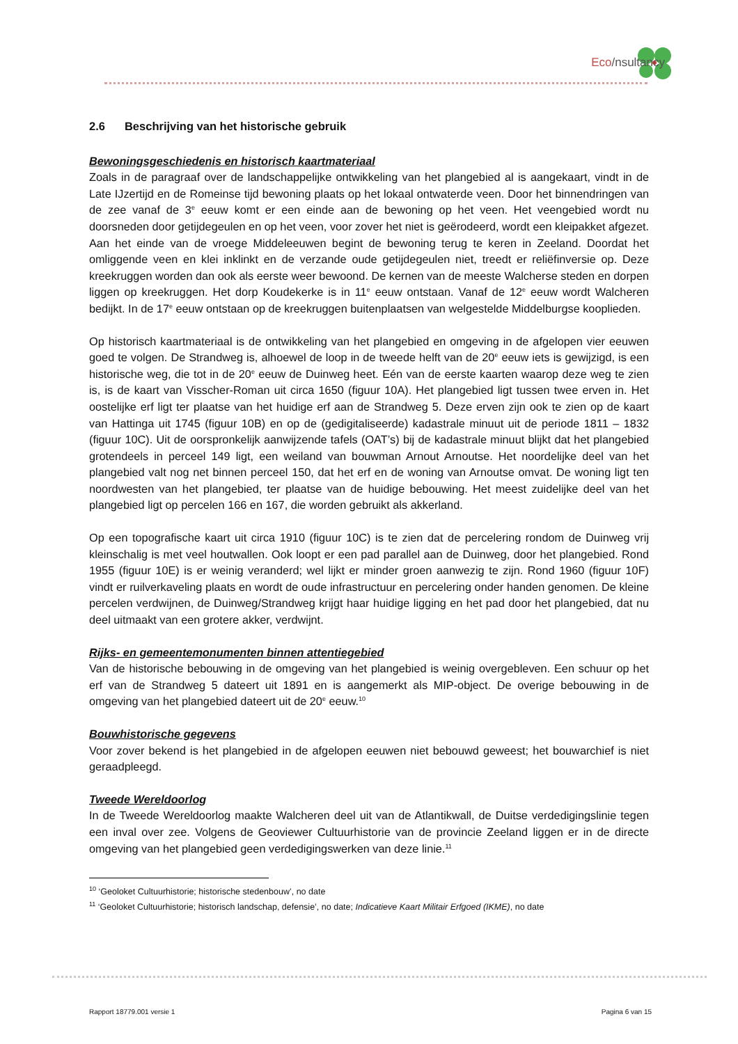Eco/nsultancy
2.6 Beschrijving van het historische gebruik
Bewoningsgeschiedenis en historisch kaartmateriaal
Zoals in de paragraaf over de landschappelijke ontwikkeling van het plangebied al is aangekaart, vindt in de Late IJzertijd en de Romeinse tijd bewoning plaats op het lokaal ontwaterde veen. Door het binnendringen van de zee vanaf de 3<sup>e</sup> eeuw komt er een einde aan de bewoning op het veen. Het veengebied wordt nu doorsneden door getijdegeulen en op het veen, voor zover het niet is geërodeerd, wordt een kleipakket afgezet. Aan het einde van de vroege Middeleeuwen begint de bewoning terug te keren in Zeeland. Doordat het omliggende veen en klei inklinkt en de verzande oude getijdegeulen niet, treedt er reliëfinversie op. Deze kreekruggen worden dan ook als eerste weer bewoond. De kernen van de meeste Walcherse steden en dorpen liggen op kreekruggen. Het dorp Koudekerke is in 11<sup>e</sup> eeuw ontstaan. Vanaf de 12<sup>e</sup> eeuw wordt Walcheren bedijkt. In de 17<sup>e</sup> eeuw ontstaan op de kreekruggen buitenplaatsen van welgestelde Middelburgse kooplieden.
Op historisch kaartmateriaal is de ontwikkeling van het plangebied en omgeving in de afgelopen vier eeuwen goed te volgen. De Strandweg is, alhoewel de loop in de tweede helft van de 20<sup>e</sup> eeuw iets is gewijzigd, is een historische weg, die tot in de 20<sup>e</sup> eeuw de Duinweg heet. Eén van de eerste kaarten waarop deze weg te zien is, is de kaart van Visscher-Roman uit circa 1650 (figuur 10A). Het plangebied ligt tussen twee erven in. Het oostelijke erf ligt ter plaatse van het huidige erf aan de Strandweg 5. Deze erven zijn ook te zien op de kaart van Hattinga uit 1745 (figuur 10B) en op de (gedigitaliseerde) kadastrale minuut uit de periode 1811 – 1832 (figuur 10C). Uit de oorspronkelijk aanwijzende tafels (OAT’s) bij de kadastrale minuut blijkt dat het plangebied grotendeels in perceel 149 ligt, een weiland van bouwman Arnout Arnoutse. Het noordelijke deel van het plangebied valt nog net binnen perceel 150, dat het erf en de woning van Arnoutse omvat. De woning ligt ten noordwesten van het plangebied, ter plaatse van de huidige bebouwing. Het meest zuidelijke deel van het plangebied ligt op percelen 166 en 167, die worden gebruikt als akkerland.
Op een topografische kaart uit circa 1910 (figuur 10C) is te zien dat de percelering rondom de Duinweg vrij kleinschalig is met veel houtwallen. Ook loopt er een pad parallel aan de Duinweg, door het plangebied. Rond 1955 (figuur 10E) is er weinig veranderd; wel lijkt er minder groen aanwezig te zijn. Rond 1960 (figuur 10F) vindt er ruilverkaveling plaats en wordt de oude infrastructuur en percelering onder handen genomen. De kleine percelen verdwijnen, de Duinweg/Strandweg krijgt haar huidige ligging en het pad door het plangebied, dat nu deel uitmaakt van een grotere akker, verdwijnt.
Rijks- en gemeentemonumenten binnen attentiegebied
Van de historische bebouwing in de omgeving van het plangebied is weinig overgebleven. Een schuur op het erf van de Strandweg 5 dateert uit 1891 en is aangemerkt als MIP-object. De overige bebouwing in de omgeving van het plangebied dateert uit de 20<sup>e</sup> eeuw.<sup>10</sup>
Bouwhistorische gegevens
Voor zover bekend is het plangebied in de afgelopen eeuwen niet bebouwd geweest; het bouwarchief is niet geraadpleegd.
Tweede Wereldoorlog
In de Tweede Wereldoorlog maakte Walcheren deel uit van de Atlantikwall, de Duitse verdedigingslinie tegen een inval over zee. Volgens de Geoviewer Cultuurhistorie van de provincie Zeeland liggen er in de directe omgeving van het plangebied geen verdedigingswerken van deze linie.<sup>11</sup>
<sup>10</sup> ‘Geoloket Cultuurhistorie; historische stedenbouw’, no date
<sup>11</sup> ‘Geoloket Cultuurhistorie; historisch landschap, defensie’, no date; Indicatieve Kaart Militair Erfgoed (IKME), no date
Rapport 18779.001 versie 1 Pagina 6 van 15